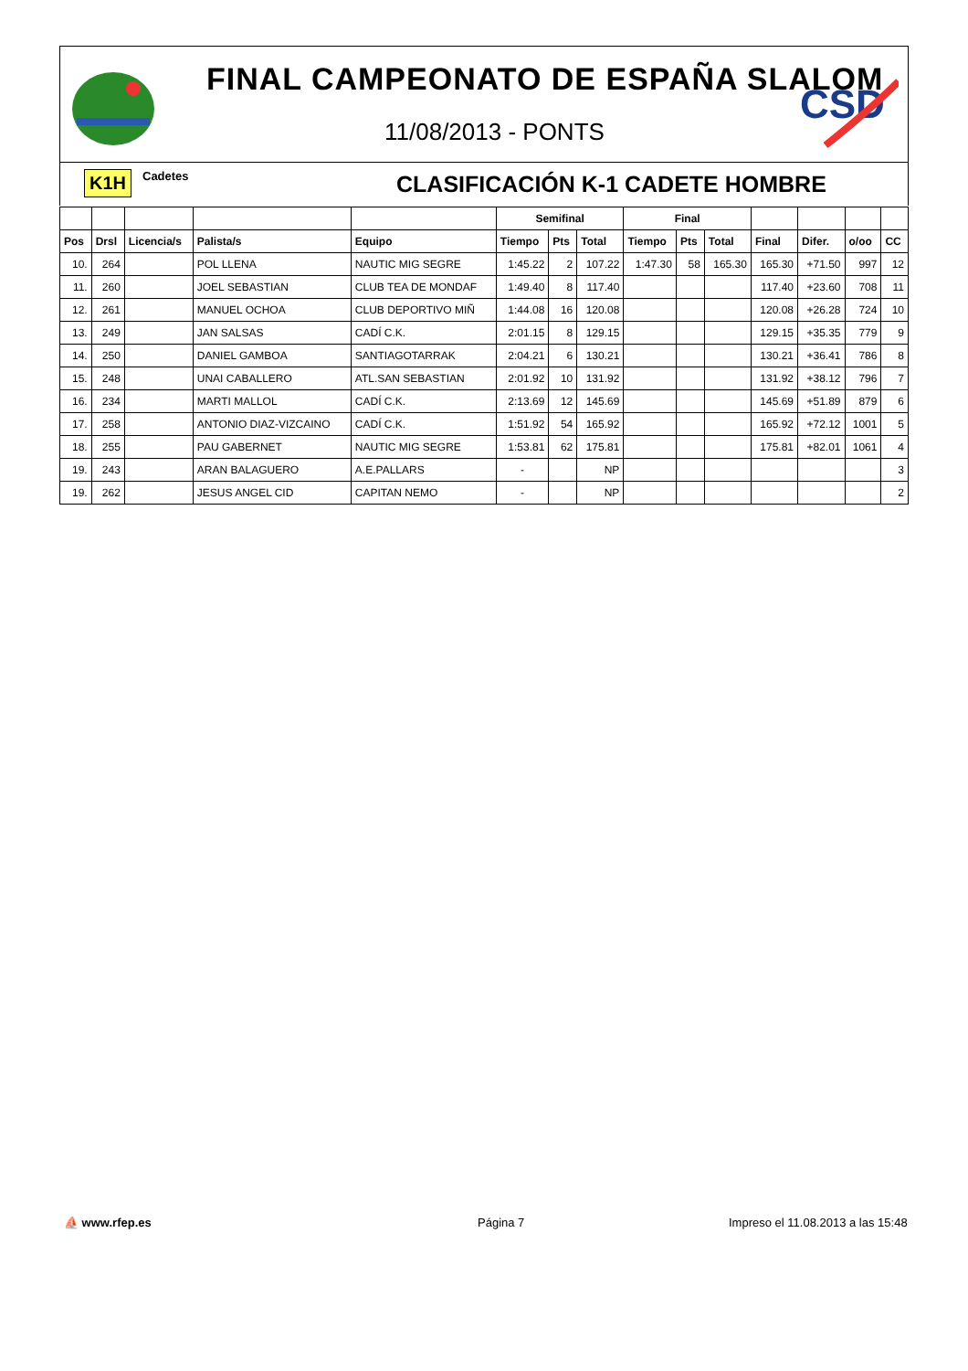FINAL CAMPEONATO DE ESPAÑA SLALOM
11/08/2013 - PONTS
CSD
K1H Cadetes CLASIFICACIÓN K-1 CADETE HOMBRE
| | | | | | Semifinal | | | Final | | | | | | |
| --- | --- | --- | --- | --- | --- | --- | --- | --- | --- | --- | --- | --- | --- | --- |
| Pos | Drsl | Licencia/s | Palista/s | Equipo | Tiempo | Pts | Total | Tiempo | Pts | Total | Final | Difer. | o/oo | CC |
| 10. | 264 | | POL LLENA | NAUTIC MIG SEGRE | 1:45.22 | 2 | 107.22 | 1:47.30 | 58 | 165.30 | 165.30 | +71.50 | 997 | 12 |
| 11. | 260 | | JOEL SEBASTIAN | CLUB TEA DE MONDAF | 1:49.40 | 8 | 117.40 | | | | 117.40 | +23.60 | 708 | 11 |
| 12. | 261 | | MANUEL OCHOA | CLUB DEPORTIVO MIÑ | 1:44.08 | 16 | 120.08 | | | | 120.08 | +26.28 | 724 | 10 |
| 13. | 249 | | JAN SALSAS | CADÍ C.K. | 2:01.15 | 8 | 129.15 | | | | 129.15 | +35.35 | 779 | 9 |
| 14. | 250 | | DANIEL GAMBOA | SANTIAGOTARRAK | 2:04.21 | 6 | 130.21 | | | | 130.21 | +36.41 | 786 | 8 |
| 15. | 248 | | UNAI CABALLERO | ATL.SAN SEBASTIAN | 2:01.92 | 10 | 131.92 | | | | 131.92 | +38.12 | 796 | 7 |
| 16. | 234 | | MARTI MALLOL | CADÍ C.K. | 2:13.69 | 12 | 145.69 | | | | 145.69 | +51.89 | 879 | 6 |
| 17. | 258 | | ANTONIO DIAZ-VIZCAINO | CADÍ C.K. | 1:51.92 | 54 | 165.92 | | | | 165.92 | +72.12 | 1001 | 5 |
| 18. | 255 | | PAU GABERNET | NAUTIC MIG SEGRE | 1:53.81 | 62 | 175.81 | | | | 175.81 | +82.01 | 1061 | 4 |
| 19. | 243 | | ARAN BALAGUERO | A.E.PALLARS | - | | NP | | | | | | | 3 |
| 19. | 262 | | JESUS ANGEL CID | CAPITAN NEMO | - | | NP | | | | | | | 2 |
⛵ www.rfep.es Página 7
Impreso el 11.08.2013 a las 15:48